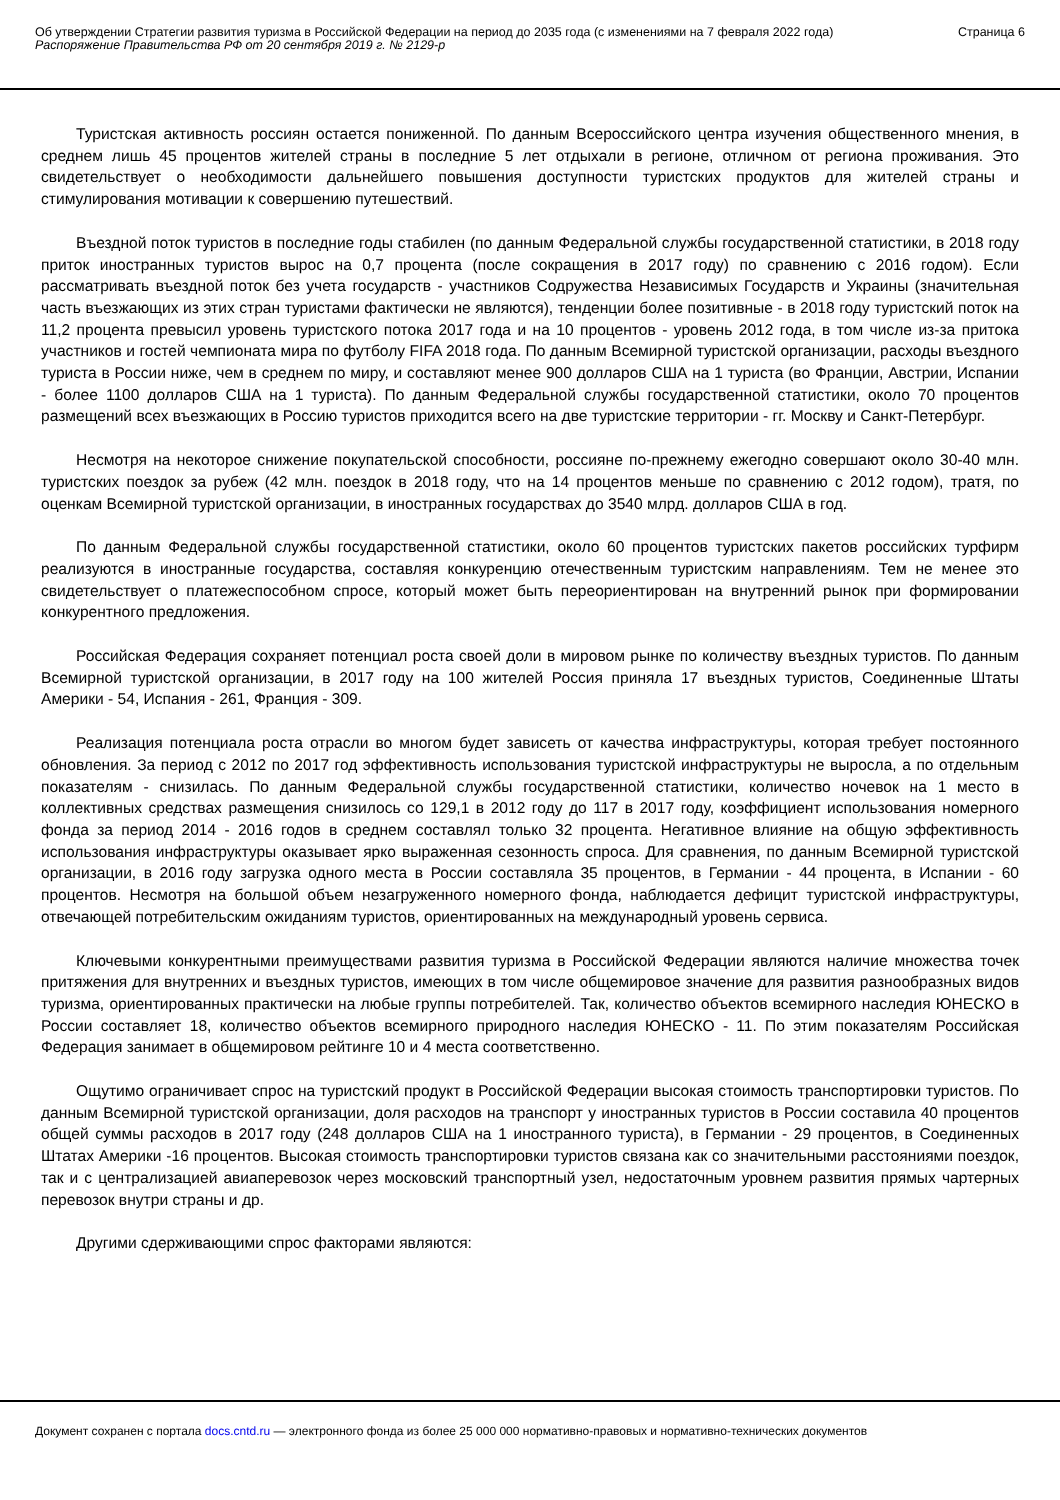Об утверждении Стратегии развития туризма в Российской Федерации на период до 2035 года (с изменениями на 7 февраля 2022 года)
Распоряжение Правительства РФ от 20 сентября 2019 г. № 2129-р
Страница 6
Туристская активность россиян остается пониженной. По данным Всероссийского центра изучения общественного мнения, в среднем лишь 45 процентов жителей страны в последние 5 лет отдыхали в регионе, отличном от региона проживания. Это свидетельствует о необходимости дальнейшего повышения доступности туристских продуктов для жителей страны и стимулирования мотивации к совершению путешествий.
Въездной поток туристов в последние годы стабилен (по данным Федеральной службы государственной статистики, в 2018 году приток иностранных туристов вырос на 0,7 процента (после сокращения в 2017 году) по сравнению с 2016 годом). Если рассматривать въездной поток без учета государств - участников Содружества Независимых Государств и Украины (значительная часть въезжающих из этих стран туристами фактически не являются), тенденции более позитивные - в 2018 году туристский поток на 11,2 процента превысил уровень туристского потока 2017 года и на 10 процентов - уровень 2012 года, в том числе из-за притока участников и гостей чемпионата мира по футболу FIFA 2018 года. По данным Всемирной туристской организации, расходы въездного туриста в России ниже, чем в среднем по миру, и составляют менее 900 долларов США на 1 туриста (во Франции, Австрии, Испании - более 1100 долларов США на 1 туриста). По данным Федеральной службы государственной статистики, около 70 процентов размещений всех въезжающих в Россию туристов приходится всего на две туристские территории - гг. Москву и Санкт-Петербург.
Несмотря на некоторое снижение покупательской способности, россияне по-прежнему ежегодно совершают около 30-40 млн. туристских поездок за рубеж (42 млн. поездок в 2018 году, что на 14 процентов меньше по сравнению с 2012 годом), тратя, по оценкам Всемирной туристской организации, в иностранных государствах до 3540 млрд. долларов США в год.
По данным Федеральной службы государственной статистики, около 60 процентов туристских пакетов российских турфирм реализуются в иностранные государства, составляя конкуренцию отечественным туристским направлениям. Тем не менее это свидетельствует о платежеспособном спросе, который может быть переориентирован на внутренний рынок при формировании конкурентного предложения.
Российская Федерация сохраняет потенциал роста своей доли в мировом рынке по количеству въездных туристов. По данным Всемирной туристской организации, в 2017 году на 100 жителей Россия приняла 17 въездных туристов, Соединенные Штаты Америки - 54, Испания - 261, Франция - 309.
Реализация потенциала роста отрасли во многом будет зависеть от качества инфраструктуры, которая требует постоянного обновления. За период с 2012 по 2017 год эффективность использования туристской инфраструктуры не выросла, а по отдельным показателям - снизилась. По данным Федеральной службы государственной статистики, количество ночевок на 1 место в коллективных средствах размещения снизилось со 129,1 в 2012 году до 117 в 2017 году, коэффициент использования номерного фонда за период 2014 - 2016 годов в среднем составлял только 32 процента. Негативное влияние на общую эффективность использования инфраструктуры оказывает ярко выраженная сезонность спроса. Для сравнения, по данным Всемирной туристской организации, в 2016 году загрузка одного места в России составляла 35 процентов, в Германии - 44 процента, в Испании - 60 процентов. Несмотря на большой объем незагруженного номерного фонда, наблюдается дефицит туристской инфраструктуры, отвечающей потребительским ожиданиям туристов, ориентированных на международный уровень сервиса.
Ключевыми конкурентными преимуществами развития туризма в Российской Федерации являются наличие множества точек притяжения для внутренних и въездных туристов, имеющих в том числе общемировое значение для развития разнообразных видов туризма, ориентированных практически на любые группы потребителей. Так, количество объектов всемирного наследия ЮНЕСКО в России составляет 18, количество объектов всемирного природного наследия ЮНЕСКО - 11. По этим показателям Российская Федерация занимает в общемировом рейтинге 10 и 4 места соответственно.
Ощутимо ограничивает спрос на туристский продукт в Российской Федерации высокая стоимость транспортировки туристов. По данным Всемирной туристской организации, доля расходов на транспорт у иностранных туристов в России составила 40 процентов общей суммы расходов в 2017 году (248 долларов США на 1 иностранного туриста), в Германии - 29 процентов, в Соединенных Штатах Америки -16 процентов. Высокая стоимость транспортировки туристов связана как со значительными расстояниями поездок, так и с централизацией авиаперевозок через московский транспортный узел, недостаточным уровнем развития прямых чартерных перевозок внутри страны и др.
Другими сдерживающими спрос факторами являются:
Документ сохранен с портала docs.cntd.ru — электронного фонда из более 25 000 000 нормативно-правовых и нормативно-технических документов